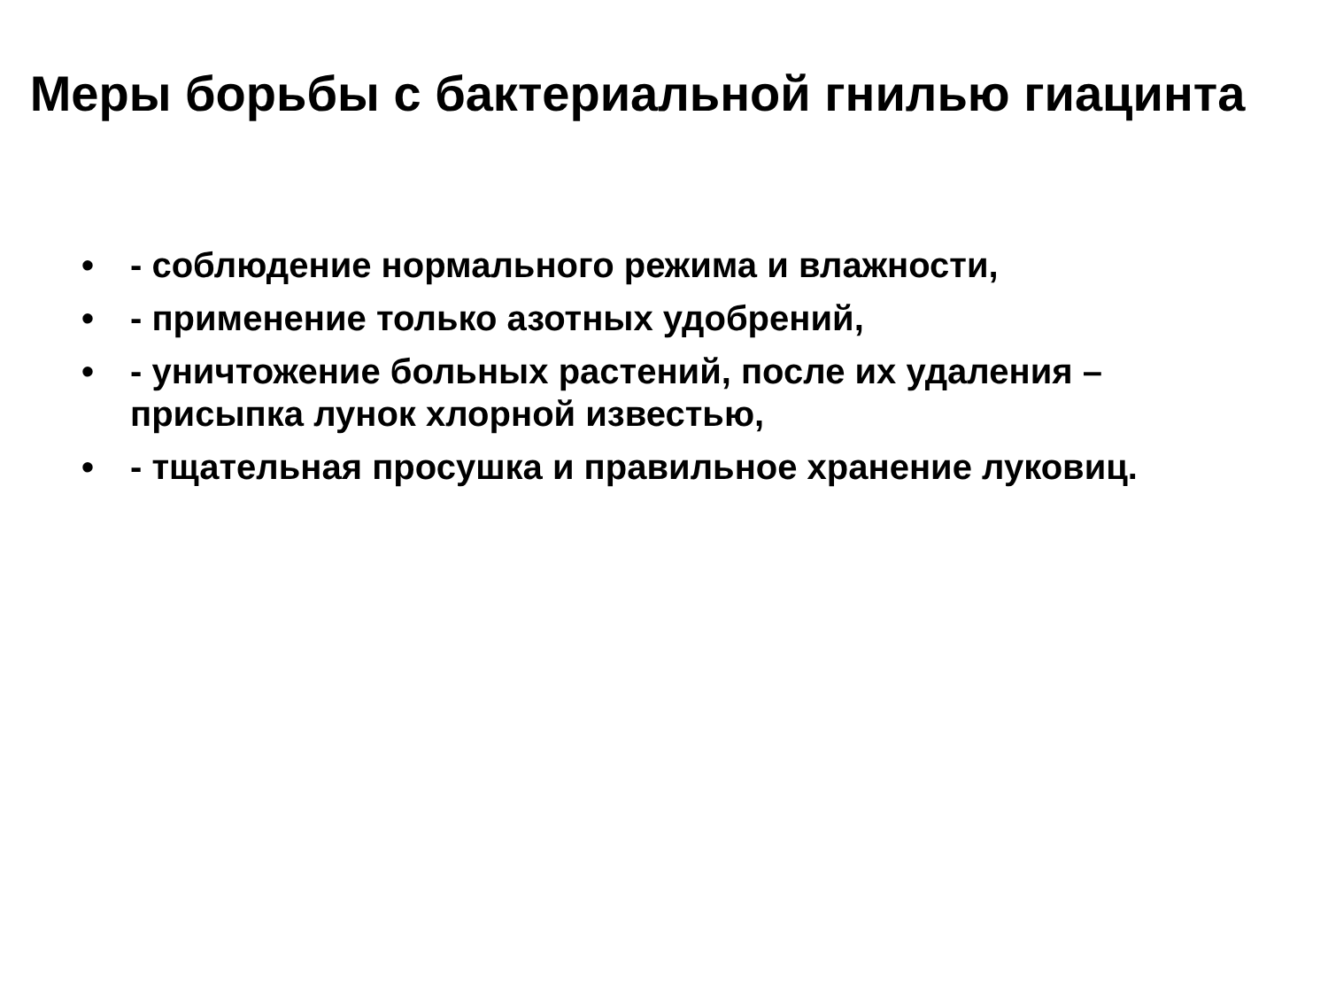Меры борьбы с бактериальной гнилью гиацинта
• - соблюдение нормального режима и влажности,
• - применение только азотных удобрений,
• - уничтожение больных растений, после их удаления – присыпка лунок хлорной известью,
• - тщательная просушка и правильное хранение луковиц.